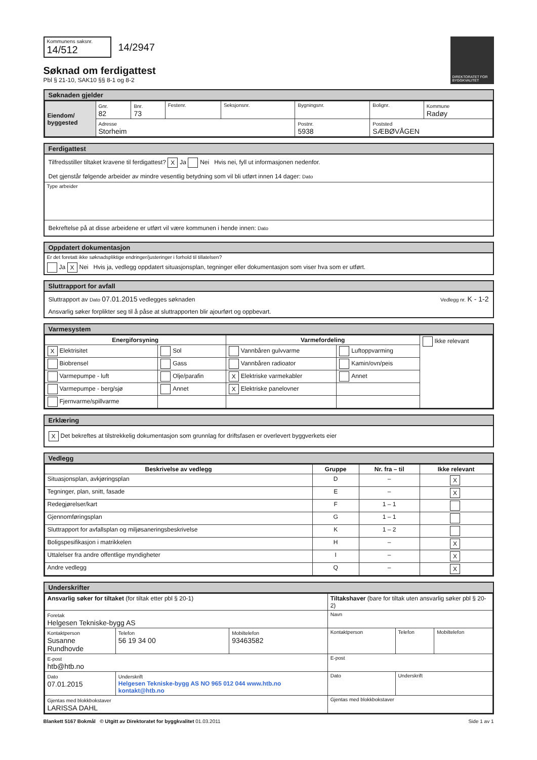Kommunens saksnr.
14/512
14/2947
Søknad om ferdigattest
Pbl § 21-10, SAK10 §§ 8-1 og 8-2
DIREKTORATET FOR BYGGKVALITET
Søknaden gjelder
| Eiendom/ byggested | Gnr. 82 | Bnr. 73 | Festenr. | Seksjonsnr. | Bygningsnr. | Bolignr. | Kommune Radøy |
| | Adresse Storheim | | | | Postnr. 5938 | Poststed SÆBØVÅGEN | |
Ferdigattest
Tilfredsstiller tiltaket kravene til ferdigattest? X Ja Nei Hvis nei, fyll ut informasjonen nedenfor.
Det gjenstår følgende arbeider av mindre vesentlig betydning som vil bli utført innen 14 dager: Dato
Type arbeider
Bekreftelse på at disse arbeidene er utført vil være kommunen i hende innen: Dato
Oppdatert dokumentasjon
Er det foretatt ikke søknadspliktige endringer/justeringer i forhold til tillatelsen?
Ja X Nei Hvis ja, vedlegg oppdatert situasjonsplan, tegninger eller dokumentasjon som viser hva som er utført.
Sluttrapport for avfall
Sluttrapport av Dato 07.01.2015 vedlegges søknaden Vedlegg nr. K - 1-2
Ansvarlig søker forplikter seg til å påse at sluttrapporten blir ajourført og oppbevart.
Varmesystem
| Energiforsyning | | Varmefordeling | | Ikke relevant |
| X Elektrisitet | Sol | Vannbåren gulvvarme | Luftoppvarming | |
| Biobrensel | Gass | Vannbåren radioator | Kamin/ovn/peis | |
| Varmepumpe - luft | Olje/parafin | X Elektriske varmekabler | Annet | |
| Varmepumpe - berg/sjø | Annet | X Elektriske panelovner | | |
| Fjernvarme/spillvarme | | | | |
Erklæring
X Det bekreftes at tilstrekkelig dokumentasjon som grunnlag for driftsfasen er overlevert byggverkets eier
Vedlegg
| Beskrivelse av vedlegg | Gruppe | Nr. fra – til | Ikke relevant |
| --- | --- | --- | --- |
| Situasjonsplan, avkjøringsplan | D | – | X |
| Tegninger, plan, snitt, fasade | E | – | X |
| Redegjørelser/kart | F | 1 – 1 | |
| Gjennomføringsplan | G | 1 – 1 | |
| Sluttrapport for avfallsplan og miljøsaneringsbeskrivelse | K | 1 – 2 | |
| Boligspesifikasjon i matrikkelen | H | – | X |
| Uttalelser fra andre offentlige myndigheter | I | – | X |
| Andre vedlegg | Q | – | X |
Underskrifter
| Ansvarlig søker for tiltaket (for tiltak etter pbl § 20-1) | | | Tiltakshaver (bare for tiltak uten ansvarlig søker pbl § 20-2) | | |
| Foretak Helgesen Tekniske-bygg AS | | | Navn | | |
| Kontaktperson Susanne Rundhovde | Telefon 56 19 34 00 | Mobiltelefon 93463582 | Kontaktperson | Telefon | Mobiltelefon |
| E-post htb@htb.no | | | E-post | | |
| Dato 07.01.2015 | Underskrift Helgesen Tekniske-bygg AS NO 965 012 044 www.htb.no kontakt@htb.no | | Dato | Underskrift | |
| Gjentas med blokkbokstaver LARISSA DAHL | | | Gjentas med blokkbokstaver | | |
Blankett 5167 Bokmål © Utgitt av Direktoratet for byggkvalitet 01.03.2011 Side 1 av 1